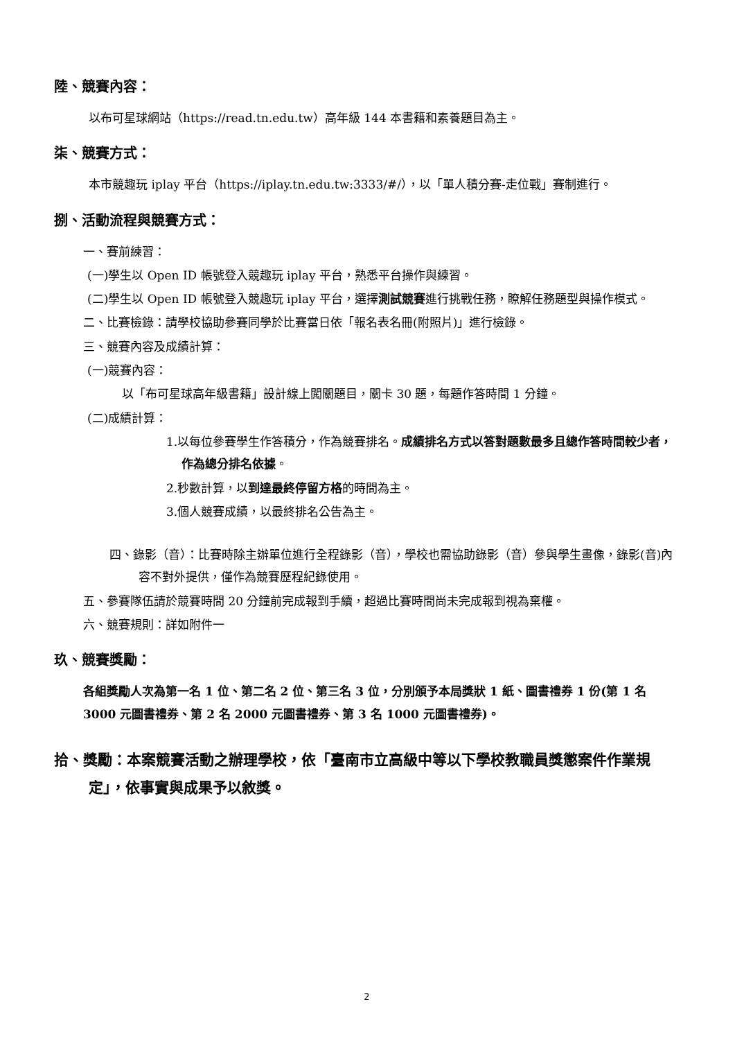陸、競賽內容：
以布可星球網站（https://read.tn.edu.tw）高年級 144 本書籍和素養題目為主。
柒、競賽方式：
本市競趣玩 iplay 平台（https://iplay.tn.edu.tw:3333/#/），以「單人積分賽-走位戰」賽制進行。
捌、活動流程與競賽方式：
一、賽前練習：
(一)學生以 Open ID 帳號登入競趣玩 iplay 平台，熟悉平台操作與練習。
(二)學生以 Open ID 帳號登入競趣玩 iplay 平台，選擇測試競賽進行挑戰任務，瞭解任務題型與操作模式。
二、比賽檢錄：請學校協助參賽同學於比賽當日依「報名表名冊(附照片)」進行檢錄。
三、競賽內容及成績計算：
(一)競賽內容：
以「布可星球高年級書籍」設計線上闖關題目，關卡 30 題，每題作答時間 1 分鐘。
(二)成績計算：
1.以每位參賽學生作答積分，作為競賽排名。成績排名方式以答對題數最多且總作答時間較少者，作為總分排名依據。
2.秒數計算，以到達最終停留方格的時間為主。
3.個人競賽成績，以最終排名公告為主。
四、錄影（音）：比賽時除主辦單位進行全程錄影（音），學校也需協助錄影（音）參與學生畫像，錄影(音)內容不對外提供，僅作為競賽歷程紀錄使用。
五、參賽隊伍請於競賽時間 20 分鐘前完成報到手續，超過比賽時間尚未完成報到視為棄權。
六、競賽規則：詳如附件一
玖、競賽獎勵：
各組獎勵人次為第一名 1 位、第二名 2 位、第三名 3 位，分別頒予本局獎狀 1 紙、圖書禮券 1 份(第 1 名 3000 元圖書禮券、第 2 名 2000 元圖書禮券、第 3 名 1000 元圖書禮券)。
拾、獎勵：本案競賽活動之辦理學校，依「臺南市立高級中等以下學校教職員獎懲案件作業規定」，依事實與成果予以敘獎。
2